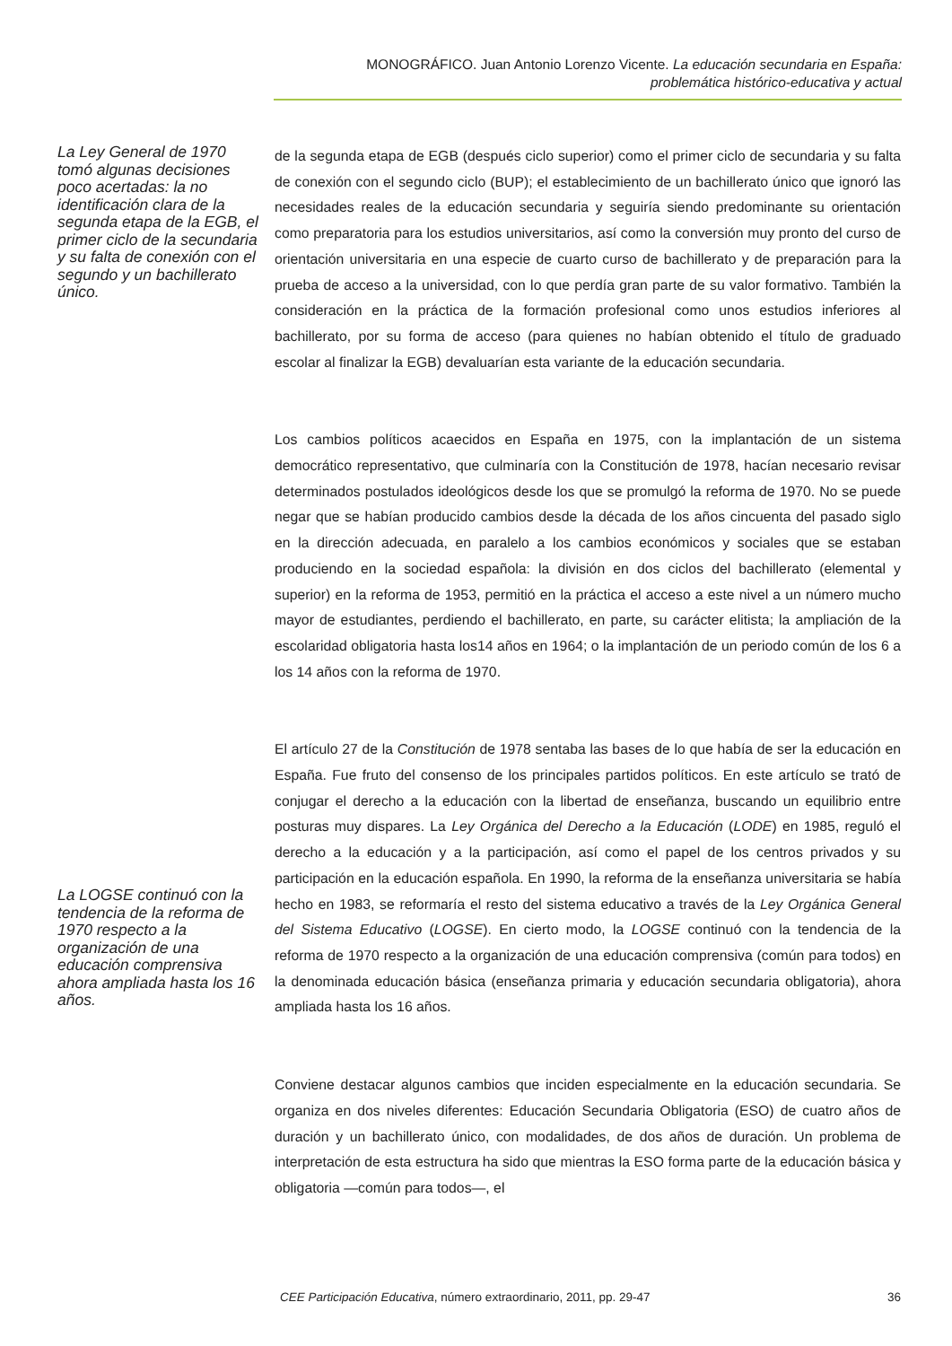MONOGRÁFICO. Juan Antonio Lorenzo Vicente. La educación secundaria en España:
problemática histórico-educativa y actual
La Ley General de 1970 tomó algunas decisiones poco acertadas: la no identificación clara de la segunda etapa de la EGB, el primer ciclo de la secundaria y su falta de conexión con el segundo y un bachillerato único.
La LOGSE continuó con la tendencia de la reforma de 1970 respecto a la organización de una educación comprensiva ahora ampliada hasta los 16 años.
de la segunda etapa de EGB (después ciclo superior) como el primer ciclo de secundaria y su falta de conexión con el segundo ciclo (BUP); el establecimiento de un bachillerato único que ignoró las necesidades reales de la educación secundaria y seguiría siendo predominante su orientación como preparatoria para los estudios universitarios, así como la conversión muy pronto del curso de orientación universitaria en una especie de cuarto curso de bachillerato y de preparación para la prueba de acceso a la universidad, con lo que perdía gran parte de su valor formativo. También la consideración en la práctica de la formación profesional como unos estudios inferiores al bachillerato, por su forma de acceso (para quienes no habían obtenido el título de graduado escolar al finalizar la EGB) devaluarían esta variante de la educación secundaria.
Los cambios políticos acaecidos en España en 1975, con la implantación de un sistema democrático representativo, que culminaría con la Constitución de 1978, hacían necesario revisar determinados postulados ideológicos desde los que se promulgó la reforma de 1970. No se puede negar que se habían producido cambios desde la década de los años cincuenta del pasado siglo en la dirección adecuada, en paralelo a los cambios económicos y sociales que se estaban produciendo en la sociedad española: la división en dos ciclos del bachillerato (elemental y superior) en la reforma de 1953, permitió en la práctica el acceso a este nivel a un número mucho mayor de estudiantes, perdiendo el bachillerato, en parte, su carácter elitista; la ampliación de la escolaridad obligatoria hasta los14 años en 1964; o la implantación de un periodo común de los 6 a los 14 años con la reforma de 1970.
El artículo 27 de la Constitución de 1978 sentaba las bases de lo que había de ser la educación en España. Fue fruto del consenso de los principales partidos políticos. En este artículo se trató de conjugar el derecho a la educación con la libertad de enseñanza, buscando un equilibrio entre posturas muy dispares. La Ley Orgánica del Derecho a la Educación (LODE) en 1985, reguló el derecho a la educación y a la participación, así como el papel de los centros privados y su participación en la educación española. En 1990, la reforma de la enseñanza universitaria se había hecho en 1983, se reformaría el resto del sistema educativo a través de la Ley Orgánica General del Sistema Educativo (LOGSE). En cierto modo, la LOGSE continuó con la tendencia de la reforma de 1970 respecto a la organización de una educación comprensiva (común para todos) en la denominada educación básica (enseñanza primaria y educación secundaria obligatoria), ahora ampliada hasta los 16 años.
Conviene destacar algunos cambios que inciden especialmente en la educación secundaria. Se organiza en dos niveles diferentes: Educación Secundaria Obligatoria (ESO) de cuatro años de duración y un bachillerato único, con modalidades, de dos años de duración. Un problema de interpretación de esta estructura ha sido que mientras la ESO forma parte de la educación básica y obligatoria —común para todos—, el
CEE Participación Educativa, número extraordinario, 2011, pp. 29-47 36